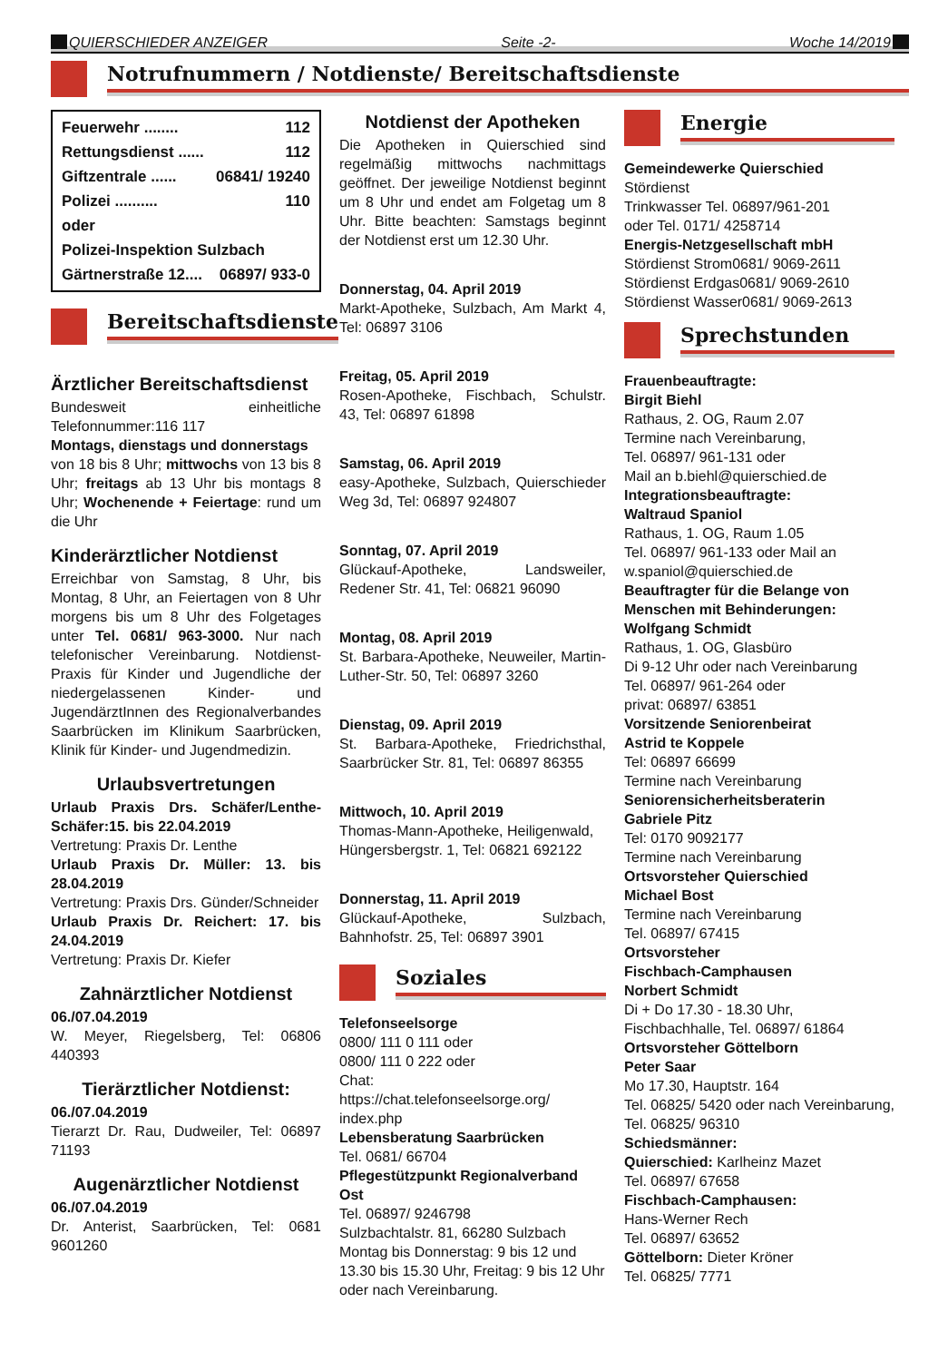QUIERSCHIEDER ANZEIGER Seite -2- Woche 14/2019
Notrufnummern / Notdienste/ Bereitschaftsdienste
Feuerwehr ........ 112
Rettungsdienst ...... 112
Giftzentrale ...... 06841/ 19240
Polizei .......... 110
oder
Polizei-Inspektion Sulzbach
Gärtnerstraße 12.... 06897/ 933-0
Bereitschaftsdienste
Ärztlicher Bereitschaftsdienst
Bundesweit einheitliche Telefonnummer:116 117
Montags, dienstags und donnerstags
von 18 bis 8 Uhr; mittwochs von 13 bis 8 Uhr; freitags ab 13 Uhr bis montags 8 Uhr; Wochenende + Feiertage: rund um die Uhr
Kinderärztlicher Notdienst
Erreichbar von Samstag, 8 Uhr, bis Montag, 8 Uhr, an Feiertagen von 8 Uhr morgens bis um 8 Uhr des Folgetages unter Tel. 0681/ 963-3000. Nur nach telefonischer Vereinbarung. Notdienst-Praxis für Kinder und Jugendliche der niedergelassenen Kinder- und JugendärztInnen des Regionalverbandes Saarbrücken im Klinikum Saarbrücken, Klinik für Kinder- und Jugendmedizin.
Urlaubsvertretungen
Urlaub Praxis Drs. Schäfer/Lenthe-Schäfer:15. bis 22.04.2019
Vertretung: Praxis Dr. Lenthe
Urlaub Praxis Dr. Müller: 13. bis 28.04.2019
Vertretung: Praxis Drs. Günder/Schneider
Urlaub Praxis Dr. Reichert: 17. bis 24.04.2019
Vertretung: Praxis Dr. Kiefer
Zahnärztlicher Notdienst
06./07.04.2019
W. Meyer, Riegelsberg, Tel: 06806 440393
Tierärztlicher Notdienst:
06./07.04.2019
Tierarzt Dr. Rau, Dudweiler, Tel: 06897 71193
Augenärztlicher Notdienst
06./07.04.2019
Dr. Anterist, Saarbrücken, Tel: 0681 9601260
Notdienst der Apotheken
Die Apotheken in Quierschied sind regelmäßig mittwochs nachmittags geöffnet. Der jeweilige Notdienst beginnt um 8 Uhr und endet am Folgetag um 8 Uhr. Bitte beachten: Samstags beginnt der Notdienst erst um 12.30 Uhr.
Donnerstag, 04. April 2019
Markt-Apotheke, Sulzbach, Am Markt 4, Tel: 06897 3106
Freitag, 05. April 2019
Rosen-Apotheke, Fischbach, Schulstr. 43, Tel: 06897 61898
Samstag, 06. April 2019
easy-Apotheke, Sulzbach, Quierschieder Weg 3d, Tel: 06897 924807
Sonntag, 07. April 2019
Glückauf-Apotheke, Landsweiler, Redener Str. 41, Tel: 06821 96090
Montag, 08. April 2019
St. Barbara-Apotheke, Neuweiler, Martin-Luther-Str. 50, Tel: 06897 3260
Dienstag, 09. April 2019
St. Barbara-Apotheke, Friedrichsthal, Saarbrücker Str. 81, Tel: 06897 86355
Mittwoch, 10. April 2019
Thomas-Mann-Apotheke, Heiligenwald,
Hüngersbergstr. 1, Tel: 06821 692122
Donnerstag, 11. April 2019
Glückauf-Apotheke, Sulzbach, Bahnhofstr. 25, Tel: 06897 3901
Soziales
Telefonseelsorge
0800/ 111 0 111 oder
0800/ 111 0 222 oder
Chat:
https://chat.telefonseelsorge.org/ index.php
Lebensberatung Saarbrücken
Tel. 0681/ 66704
Pflegestützpunkt Regionalverband Ost
Tel. 06897/ 9246798
Sulzbachtalstr. 81, 66280 Sulzbach
Montag bis Donnerstag: 9 bis 12 und 13.30 bis 15.30 Uhr, Freitag: 9 bis 12 Uhr oder nach Vereinbarung.
Energie
Gemeindewerke Quierschied
Stördienst
Trinkwasser Tel. 06897/961-201
oder Tel. 0171/ 4258714
Energis-Netzgesellschaft mbH
Stördienst Strom0681/ 9069-2611
Stördienst Erdgas0681/ 9069-2610
Stördienst Wasser0681/ 9069-2613
Sprechstunden
Frauenbeauftragte:
Birgit Biehl
Rathaus, 2. OG, Raum 2.07
Termine nach Vereinbarung,
Tel. 06897/ 961-131 oder
Mail an b.biehl@quierschied.de
Integrationsbeauftragte:
Waltraud Spaniol
Rathaus, 1. OG, Raum 1.05
Tel. 06897/ 961-133 oder Mail an w.spaniol@quierschied.de
Beauftragter für die Belange von Menschen mit Behinderungen:
Wolfgang Schmidt
Rathaus, 1. OG, Glasbüro
Di 9-12 Uhr oder nach Vereinbarung
Tel. 06897/ 961-264 oder
privat: 06897/ 63851
Vorsitzende Seniorenbeirat
Astrid te Koppele
Tel: 06897 66699
Termine nach Vereinbarung
Seniorensicherheitsberaterin
Gabriele Pitz
Tel: 0170 9092177
Termine nach Vereinbarung
Ortsvorsteher Quierschied
Michael Bost
Termine nach Vereinbarung
Tel. 06897/ 67415
Ortsvorsteher
Fischbach-Camphausen
Norbert Schmidt
Di + Do 17.30 - 18.30 Uhr,
Fischbachhalle, Tel. 06897/ 61864
Ortsvorsteher Göttelborn
Peter Saar
Mo 17.30, Hauptstr. 164
Tel. 06825/ 5420 oder nach Vereinbarung, Tel. 06825/ 96310
Schiedsmänner:
Quierschied: Karlheinz Mazet
Tel. 06897/ 67658
Fischbach-Camphausen:
Hans-Werner Rech
Tel. 06897/ 63652
Göttelborn: Dieter Kröner
Tel. 06825/ 7771